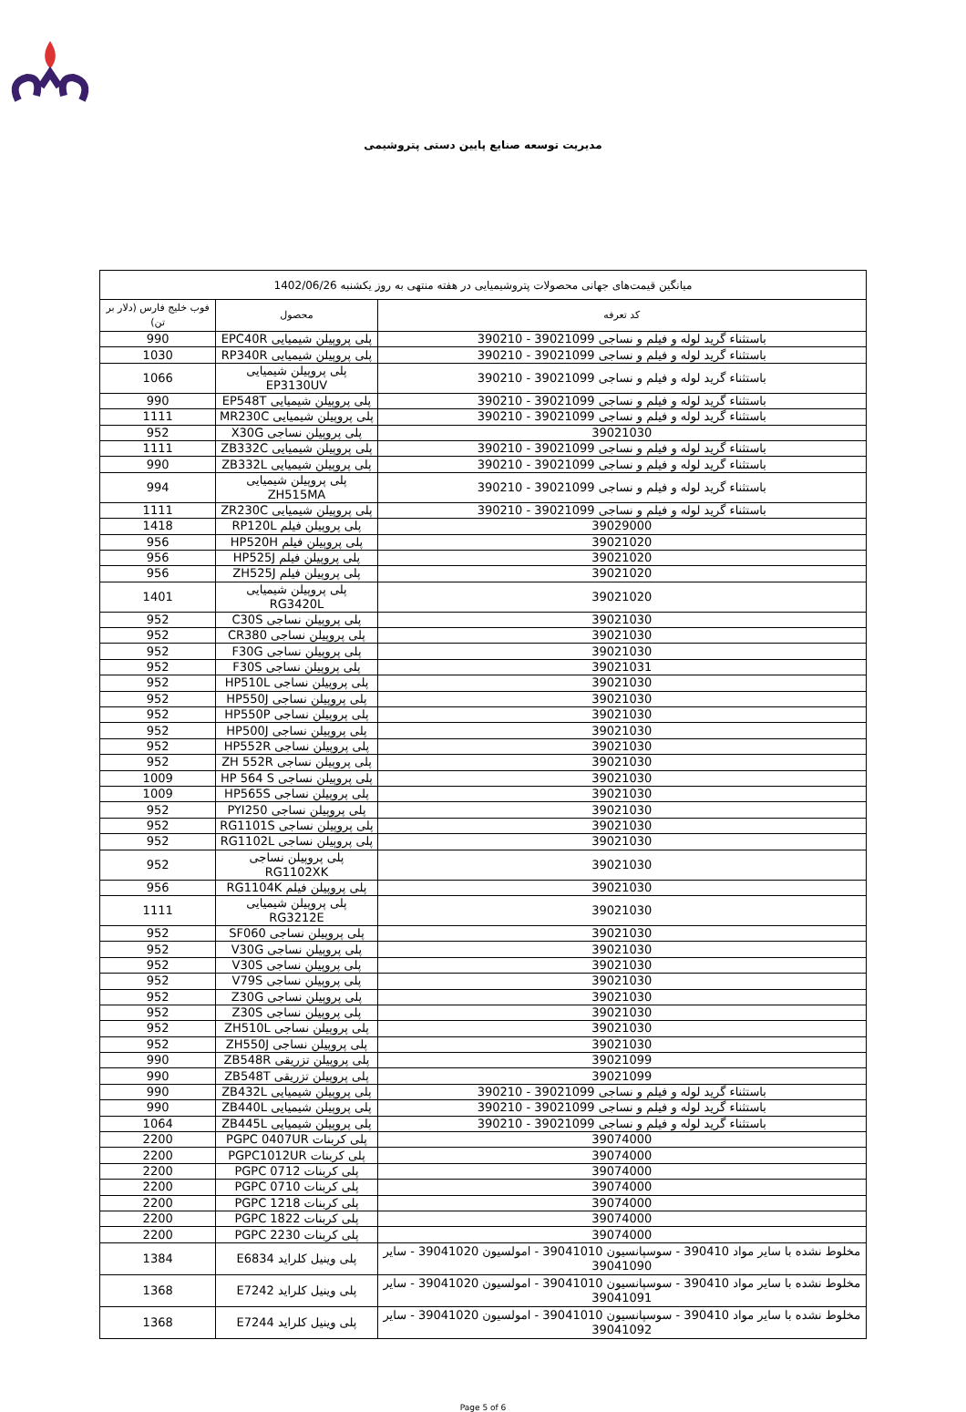مدیریت توسعه صنایع پایین دستی پتروشیمی
| میانگین قیمت‌های جهانی محصولات پتروشیمیایی در هفته منتهی به روز یکشنبه 1402/06/26 | | |
| کد تعرفه | محصول | فوب خلیج فارس (دلار بر تن) |
| باستثناء گرید لوله و فیلم و نساجی 39021099 - 390210 | پلی پروپیلن شیمیایی EPC40R | 990 |
| باستثناء گرید لوله و فیلم و نساجی 39021099 - 390210 | پلی پروپیلن شیمیایی RP340R | 1030 |
| باستثناء گرید لوله و فیلم و نساجی 39021099 - 390210 | پلی پروپیلن شیمیایی EP3130UV | 1066 |
| باستثناء گرید لوله و فیلم و نساجی 39021099 - 390210 | پلی پروپیلن شیمیایی EP548T | 990 |
| باستثناء گرید لوله و فیلم و نساجی 39021099 - 390210 | پلی پروپیلن شیمیایی MR230C | 1111 |
| 39021030 | پلی پروپیلن نساجی X30G | 952 |
| باستثناء گرید لوله و فیلم و نساجی 39021099 - 390210 | پلی پروپیلن شیمیایی ZB332C | 1111 |
| باستثناء گرید لوله و فیلم و نساجی 39021099 - 390210 | پلی پروپیلن شیمیایی ZB332L | 990 |
| باستثناء گرید لوله و فیلم و نساجی 39021099 - 390210 | پلی پروپیلن شیمیایی ZH515MA | 994 |
| باستثناء گرید لوله و فیلم و نساجی 39021099 - 390210 | پلی پروپیلن شیمیایی ZR230C | 1111 |
| 39029000 | پلی پروپیلن فیلم RP120L | 1418 |
| 39021020 | پلی پروپیلن فیلم HP520H | 956 |
| 39021020 | پلی پروپیلن فیلم HP525J | 956 |
| 39021020 | پلی پروپیلن فیلم ZH525J | 956 |
| 39021020 | پلی پروپیلن شیمیایی RG3420L | 1401 |
| 39021030 | پلی پروپیلن نساجی C30S | 952 |
| 39021030 | پلی پروپیلن نساجی CR380 | 952 |
| 39021030 | پلی پروپیلن نساجی F30G | 952 |
| 39021031 | پلی پروپیلن نساجی F30S | 952 |
| 39021030 | پلی پروپیلن نساجی HP510L | 952 |
| 39021030 | پلی پروپیلن نساجی HP550J | 952 |
| 39021030 | پلی پروپیلن نساجی HP550P | 952 |
| 39021030 | پلی پروپیلن نساجی HP500J | 952 |
| 39021030 | پلی پروپیلن نساجی HP552R | 952 |
| 39021030 | پلی پروپیلن نساجی ZH 552R | 952 |
| 39021030 | پلی پروپیلن نساجی HP 564 S | 1009 |
| 39021030 | پلی پروپیلن نساجی HP565S | 1009 |
| 39021030 | پلی پروپیلن نساجی PYI250 | 952 |
| 39021030 | پلی پروپیلن نساجی RG1101S | 952 |
| 39021030 | پلی پروپیلن نساجی RG1102L | 952 |
| 39021030 | پلی پروپیلن نساجی RG1102XK | 952 |
| 39021030 | پلی پروپیلن فیلم RG1104K | 956 |
| 39021030 | پلی پروپیلن شیمیایی RG3212E | 1111 |
| 39021030 | پلی پروپیلن نساجی SF060 | 952 |
| 39021030 | پلی پروپیلن نساجی V30G | 952 |
| 39021030 | پلی پروپیلن نساجی V30S | 952 |
| 39021030 | پلی پروپیلن نساجی V79S | 952 |
| 39021030 | پلی پروپیلن نساجی Z30G | 952 |
| 39021030 | پلی پروپیلن نساجی Z30S | 952 |
| 39021030 | پلی پروپیلن نساجی ZH510L | 952 |
| 39021030 | پلی پروپیلن نساجی ZH550J | 952 |
| 39021099 | پلی پروپیلن تزریقی ZB548R | 990 |
| 39021099 | پلی پروپیلن تزریقی ZB548T | 990 |
| باستثناء گرید لوله و فیلم و نساجی 39021099 - 390210 | پلی پروپیلن شیمیایی ZB432L | 990 |
| باستثناء گرید لوله و فیلم و نساجی 39021099 - 390210 | پلی پروپیلن شیمیایی ZB440L | 990 |
| باستثناء گرید لوله و فیلم و نساجی 39021099 - 390210 | پلی پروپیلن شیمیایی ZB445L | 1064 |
| 39074000 | پلی کربنات PGPC 0407UR | 2200 |
| 39074000 | پلی کربنات PGPC1012UR | 2200 |
| 39074000 | پلی کربنات PGPC 0712 | 2200 |
| 39074000 | پلی کربنات PGPC 0710 | 2200 |
| 39074000 | پلی کربنات PGPC 1218 | 2200 |
| 39074000 | پلی کربنات PGPC 1822 | 2200 |
| 39074000 | پلی کربنات PGPC 2230 | 2200 |
| مخلوط نشده با سایر مواد 390410 - سوسپانسیون 39041010 - امولسیون 39041020 - سایر 39041090 | پلی وینیل کلراید E6834 | 1384 |
| مخلوط نشده با سایر مواد 390410 - سوسپانسیون 39041010 - امولسیون 39041020 - سایر 39041091 | پلی وینیل کلراید E7242 | 1368 |
| مخلوط نشده با سایر مواد 390410 - سوسپانسیون 39041010 - امولسیون 39041020 - سایر 39041092 | پلی وینیل کلراید E7244 | 1368 |
Page 5 of 6